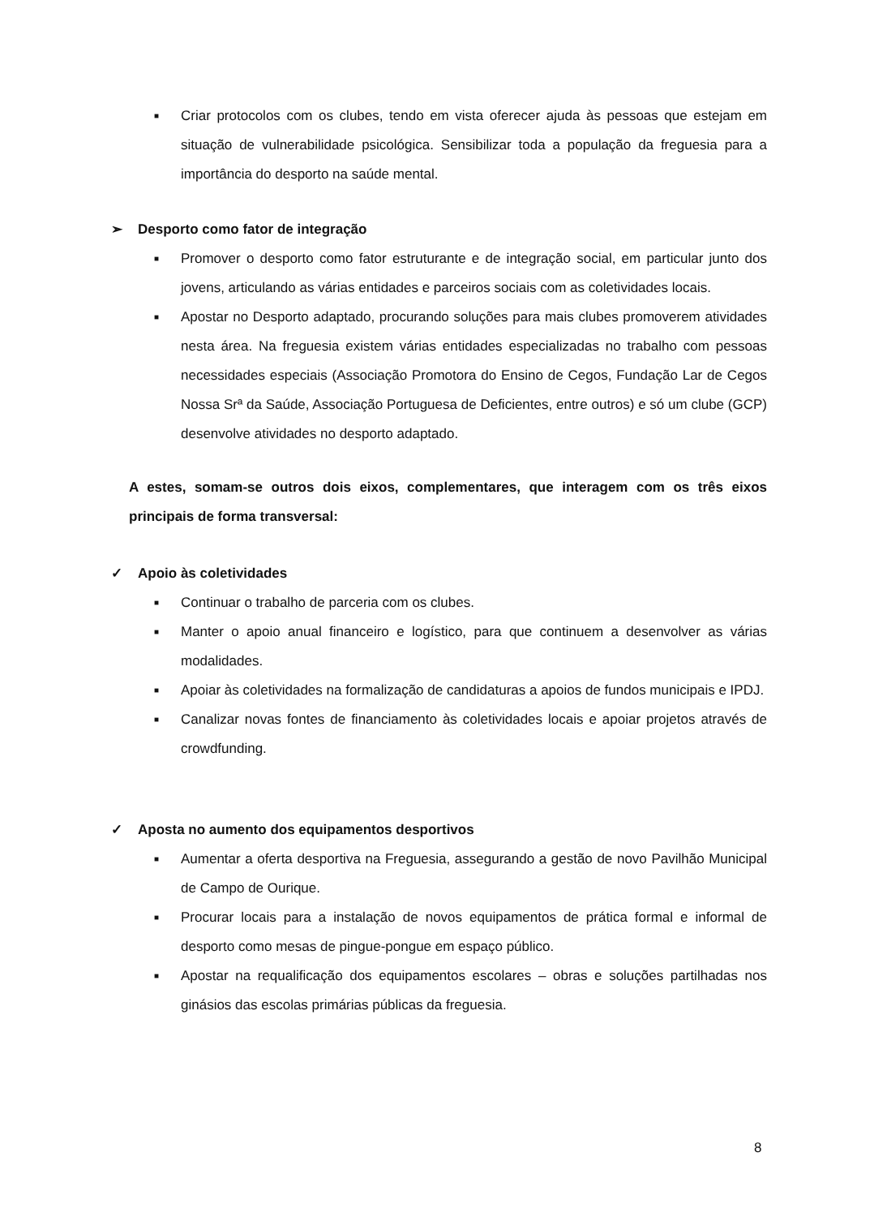■ Criar protocolos com os clubes, tendo em vista oferecer ajuda às pessoas que estejam em situação de vulnerabilidade psicológica. Sensibilizar toda a população da freguesia para a importância do desporto na saúde mental.
➢ Desporto como fator de integração
■ Promover o desporto como fator estruturante e de integração social, em particular junto dos jovens, articulando as várias entidades e parceiros sociais com as coletividades locais.
■ Apostar no Desporto adaptado, procurando soluções para mais clubes promoverem atividades nesta área. Na freguesia existem várias entidades especializadas no trabalho com pessoas necessidades especiais (Associação Promotora do Ensino de Cegos, Fundação Lar de Cegos Nossa Srª da Saúde, Associação Portuguesa de Deficientes, entre outros) e só um clube (GCP) desenvolve atividades no desporto adaptado.
A estes, somam-se outros dois eixos, complementares, que interagem com os três eixos principais de forma transversal:
✓ Apoio às coletividades
■ Continuar o trabalho de parceria com os clubes.
■ Manter o apoio anual financeiro e logístico, para que continuem a desenvolver as várias modalidades.
■ Apoiar às coletividades na formalização de candidaturas a apoios de fundos municipais e IPDJ.
■ Canalizar novas fontes de financiamento às coletividades locais e apoiar projetos através de crowdfunding.
✓ Aposta no aumento dos equipamentos desportivos
■ Aumentar a oferta desportiva na Freguesia, assegurando a gestão de novo Pavilhão Municipal de Campo de Ourique.
■ Procurar locais para a instalação de novos equipamentos de prática formal e informal de desporto como mesas de pingue-pongue em espaço público.
■ Apostar na requalificação dos equipamentos escolares – obras e soluções partilhadas nos ginásios das escolas primárias públicas da freguesia.
8